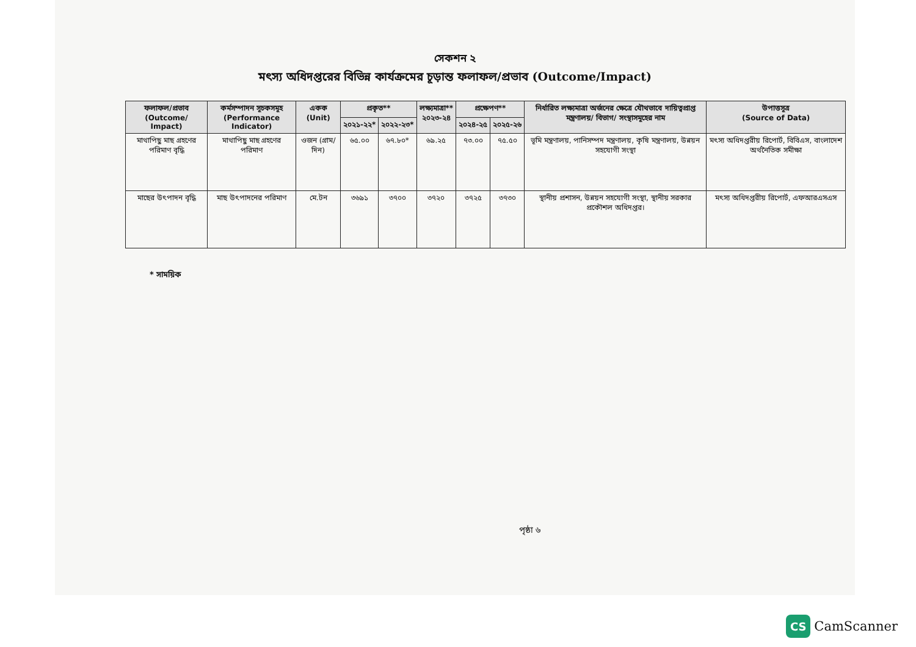সেকশন ২
মৎস্য অধিদপ্তরের বিভিন্ন কার্যক্রমের চূড়ান্ত ফলাফল/প্রভাব (Outcome/Impact)
| ফলাফল/প্রভাব (Outcome/ Impact) | কর্মসম্পাদন সূচকসমূহ (Performance Indicator) | একক (Unit) | প্রকৃত** | | লক্ষ্যমাত্রা** ২০২৩-২৪ | প্রক্ষেপণ** | | নির্ধারিত লক্ষ্যমাত্রা অর্জনের ক্ষেত্রে যৌথভাবে দায়িত্বপ্রাপ্ত মন্ত্রণালয়/ বিভাগ/ সংস্থাসমূহের নাম | উপাত্তসূত্র (Source of Data) |
| --- | --- | --- | --- | --- | --- | --- | --- | --- | --- |
| | | | ২০২১-২২* | ২০২২-২৩* | | ২০২৪-২৫ | ২০২৫-২৬ | | |
| মাথাপিছু মাছ গ্রহণের পরিমাণ বৃদ্ধি | মাথাপিছু মাছ গ্রহণের পরিমাণ | ওজন (গ্রাম/দিন) | ৬৫.০০ | ৬৭.৮০* | ৬৯.২৫ | ৭৩.০০ | ৭৫.৫০ | ভূমি মন্ত্রণালয়, পানিসম্পদ মন্ত্রণালয়, কৃষি মন্ত্রণালয়, উন্নয়ন সহযোগী সংস্থা | মৎস্য অধিদপ্তরীয় রিপোর্ট, বিবিএস, বাংলাদেশ অর্থনৈতিক সমীক্ষা |
| মাছের উৎপাদন বৃদ্ধি | মাছ উৎপাদনের পরিমাণ | মে.টন | ৩৬৯১ | ৩৭০০ | ৩৭২০ | ৩৭২৫ | ৩৭৩০ | স্থানীয় প্রশাসন, উন্নয়ন সহযোগী সংস্থা, স্থানীয় সরকার প্রকৌশল অধিদপ্তর। | মৎস্য অধিদপ্তরীয় রিপোর্ট, এফআরএসএস |
* সাময়িক
পৃষ্ঠা ৬
CS
CamScanner